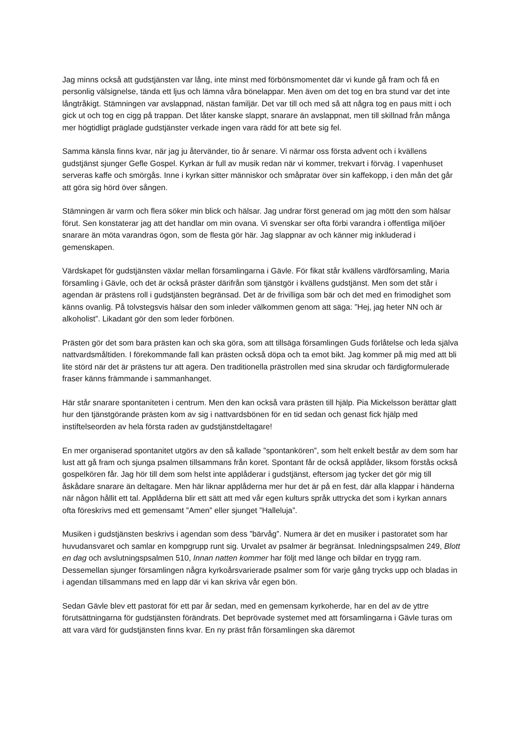Jag minns också att gudstjänsten var lång, inte minst med förbönsmomentet där vi kunde gå fram och få en personlig välsignelse, tända ett ljus och lämna våra bönelappar. Men även om det tog en bra stund var det inte långtråkigt. Stämningen var avslappnad, nästan familjär. Det var till och med så att några tog en paus mitt i och gick ut och tog en cigg på trappan. Det låter kanske slappt, snarare än avslappnat, men till skillnad från många mer högtidligt präglade gudstjänster verkade ingen vara rädd för att bete sig fel.
Samma känsla finns kvar, när jag ju återvänder, tio år senare. Vi närmar oss första advent och i kvällens gudstjänst sjunger Gefle Gospel. Kyrkan är full av musik redan när vi kommer, trekvart i förväg. I vapenhuset serveras kaffe och smörgås. Inne i kyrkan sitter människor och småpratar över sin kaffekopp, i den mån det går att göra sig hörd över sången.
Stämningen är varm och flera söker min blick och hälsar. Jag undrar först generad om jag mött den som hälsar förut. Sen konstaterar jag att det handlar om min ovana. Vi svenskar ser ofta förbi varandra i offentliga miljöer snarare än möta varandras ögon, som de flesta gör här. Jag slappnar av och känner mig inkluderad i gemenskapen.
Värdskapet för gudstjänsten växlar mellan församlingarna i Gävle. För fikat står kvällens värdförsamling, Maria församling i Gävle, och det är också präster därifrån som tjänstgör i kvällens gudstjänst. Men som det står i agendan är prästens roll i gudstjänsten begränsad. Det är de frivilliga som bär och det med en frimodighet som känns ovanlig. På tolvstegsvis hälsar den som inleder välkommen genom att säga: ”Hej, jag heter NN och är alkoholist”. Likadant gör den som leder förbönen.
Prästen gör det som bara prästen kan och ska göra, som att tillsäga församlingen Guds förlåtelse och leda själva nattvardsmåltiden. I förekommande fall kan prästen också döpa och ta emot bikt. Jag kommer på mig med att bli lite störd när det är prästens tur att agera. Den traditionella prästrollen med sina skrudar och färdigformulerade fraser känns främmande i sammanhanget.
Här står snarare spontaniteten i centrum. Men den kan också vara prästen till hjälp. Pia Mickelsson berättar glatt hur den tjänstgörande prästen kom av sig i nattvardsbönen för en tid sedan och genast fick hjälp med instiftelseorden av hela första raden av gudstjänstdeltagare!
En mer organiserad spontanitet utgörs av den så kallade ”spontankören”, som helt enkelt består av dem som har lust att gå fram och sjunga psalmen tillsammans från koret. Spontant får de också applåder, liksom förstås också gospelkören får. Jag hör till dem som helst inte applåderar i gudstjänst, eftersom jag tycker det gör mig till åskådare snarare än deltagare. Men här liknar applåderna mer hur det är på en fest, där alla klappar i händerna när någon hållit ett tal. Applåderna blir ett sätt att med vår egen kulturs språk uttrycka det som i kyrkan annars ofta föreskrivs med ett gemensamt ”Amen” eller sjunget ”Halleluja”.
Musiken i gudstjänsten beskrivs i agendan som dess ”bärvåg”. Numera är det en musiker i pastoratet som har huvudansvaret och samlar en kompgrupp runt sig. Urvalet av psalmer är begränsat. Inledningspsalmen 249, Blott en dag och avslutningspsalmen 510, Innan natten kommer har följt med länge och bildar en trygg ram. Dessemellan sjunger församlingen några kyrkoårsvarierade psalmer som för varje gång trycks upp och bladas in i agendan tillsammans med en lapp där vi kan skriva vår egen bön.
Sedan Gävle blev ett pastorat för ett par år sedan, med en gemensam kyrkoherde, har en del av de yttre förutsättningarna för gudstjänsten förändrats. Det beprövade systemet med att församlingarna i Gävle turas om att vara värd för gudstjänsten finns kvar. En ny präst från församlingen ska däremot